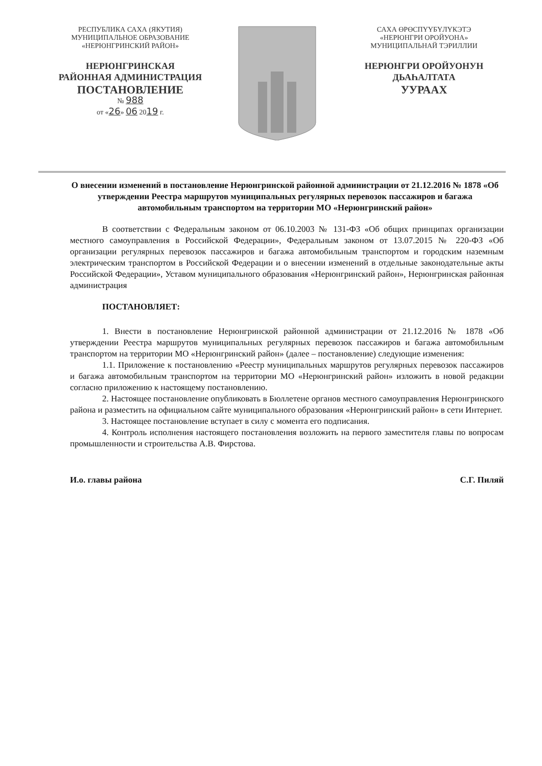РЕСПУБЛИКА САХА (ЯКУТИЯ)
МУНИЦИПАЛЬНОЕ ОБРАЗОВАНИЕ
«НЕРЮНГРИНСКИЙ РАЙОН»
НЕРЮНГРИНСКАЯ
РАЙОННАЯ АДМИНИСТРАЦИЯ
ПОСТАНОВЛЕНИЕ
№ 988
от «26» 06 2019 г.
САХА ӨРӨСПҮҮБҮЛҮКЭТЭ
«НЕРЮНГРИ ОРОЙУОНА»
МУНИЦИПАЛЬНАЙ ТЭРИЛЛИИ
НЕРЮНГРИ ОРОЙУОНУН
ДЬАҺАЛТАТА
УУРААХ
О внесении изменений в постановление Нерюнгринской районной администрации от 21.12.2016 № 1878 «Об утверждении Реестра маршрутов муниципальных регулярных перевозок пассажиров и багажа автомобильным транспортом на территории МО «Нерюнгринский район»
В соответствии с Федеральным законом от 06.10.2003 № 131-ФЗ «Об общих принципах организации местного самоуправления в Российской Федерации», Федеральным законом от 13.07.2015 № 220-ФЗ «Об организации регулярных перевозок пассажиров и багажа автомобильным транспортом и городским наземным электрическим транспортом в Российской Федерации и о внесении изменений в отдельные законодательные акты Российской Федерации», Уставом муниципального образования «Нерюнгринский район», Нерюнгринская районная администрация
ПОСТАНОВЛЯЕТ:
1. Внести в постановление Нерюнгринской районной администрации от 21.12.2016 № 1878 «Об утверждении Реестра маршрутов муниципальных регулярных перевозок пассажиров и багажа автомобильным транспортом на территории МО «Нерюнгринский район» (далее – постановление) следующие изменения:
1.1. Приложение к постановлению «Реестр муниципальных маршрутов регулярных перевозок пассажиров и багажа автомобильным транспортом на территории МО «Нерюнгринский район» изложить в новой редакции согласно приложению к настоящему постановлению.
2. Настоящее постановление опубликовать в Бюллетене органов местного самоуправления Нерюнгринского района и разместить на официальном сайте муниципального образования «Нерюнгринский район» в сети Интернет.
3. Настоящее постановление вступает в силу с момента его подписания.
4. Контроль исполнения настоящего постановления возложить на первого заместителя главы по вопросам промышленности и строительства А.В. Фирстова.
И.о. главы района С.Г. Пиляй